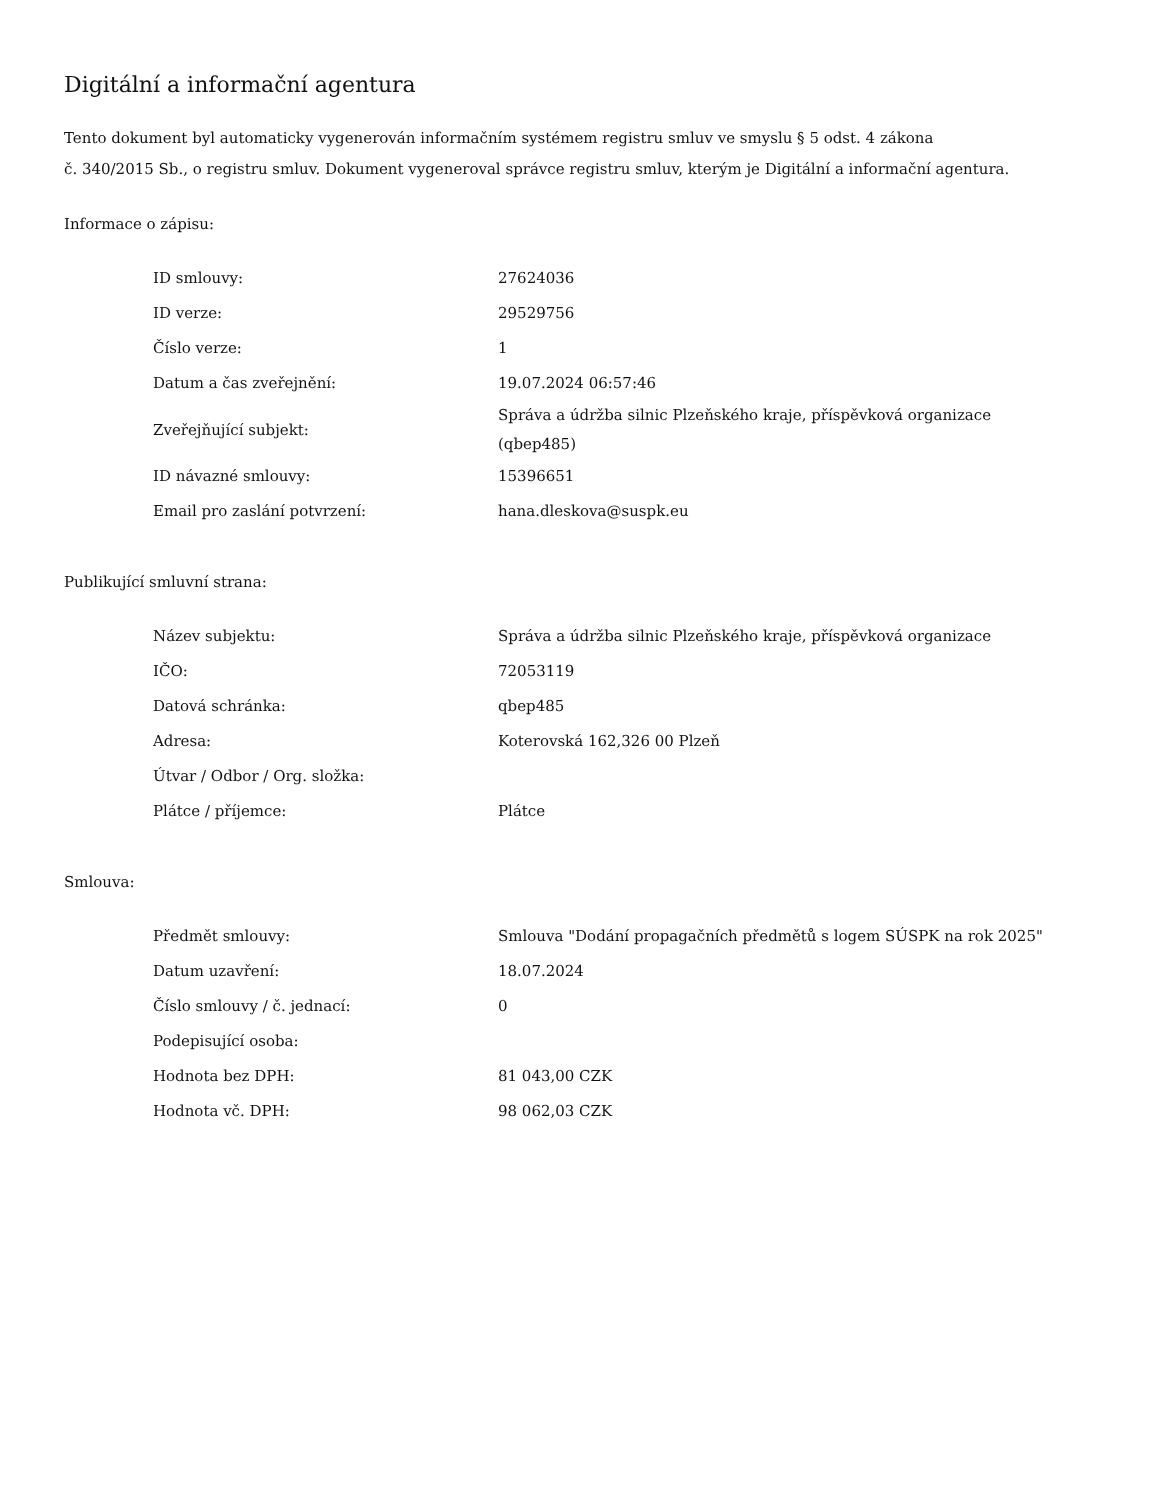Digitální a informační agentura
Tento dokument byl automaticky vygenerován informačním systémem registru smluv ve smyslu § 5 odst. 4 zákona
č. 340/2015 Sb., o registru smluv. Dokument vygeneroval správce registru smluv, kterým je Digitální a informační agentura.
Informace o zápisu:
| ID smlouvy: | 27624036 |
| ID verze: | 29529756 |
| Číslo verze: | 1 |
| Datum a čas zveřejnění: | 19.07.2024 06:57:46 |
| Zveřejňující subjekt: | Správa a údržba silnic Plzeňského kraje, příspěvková organizace (qbep485) |
| ID návazné smlouvy: | 15396651 |
| Email pro zaslání potvrzení: | hana.dleskova@suspk.eu |
Publikující smluvní strana:
| Název subjektu: | Správa a údržba silnic Plzeňského kraje, příspěvková organizace |
| IČO: | 72053119 |
| Datová schránka: | qbep485 |
| Adresa: | Koterovská 162,326 00 Plzeň |
| Útvar / Odbor / Org. složka: | |
| Plátce / příjemce: | Plátce |
Smlouva:
| Předmět smlouvy: | Smlouva "Dodání propagačních předmětů s logem SÚSPK na rok 2025" |
| Datum uzavření: | 18.07.2024 |
| Číslo smlouvy / č. jednací: | 0 |
| Podepisující osoba: | |
| Hodnota bez DPH: | 81 043,00 CZK |
| Hodnota vč. DPH: | 98 062,03 CZK |